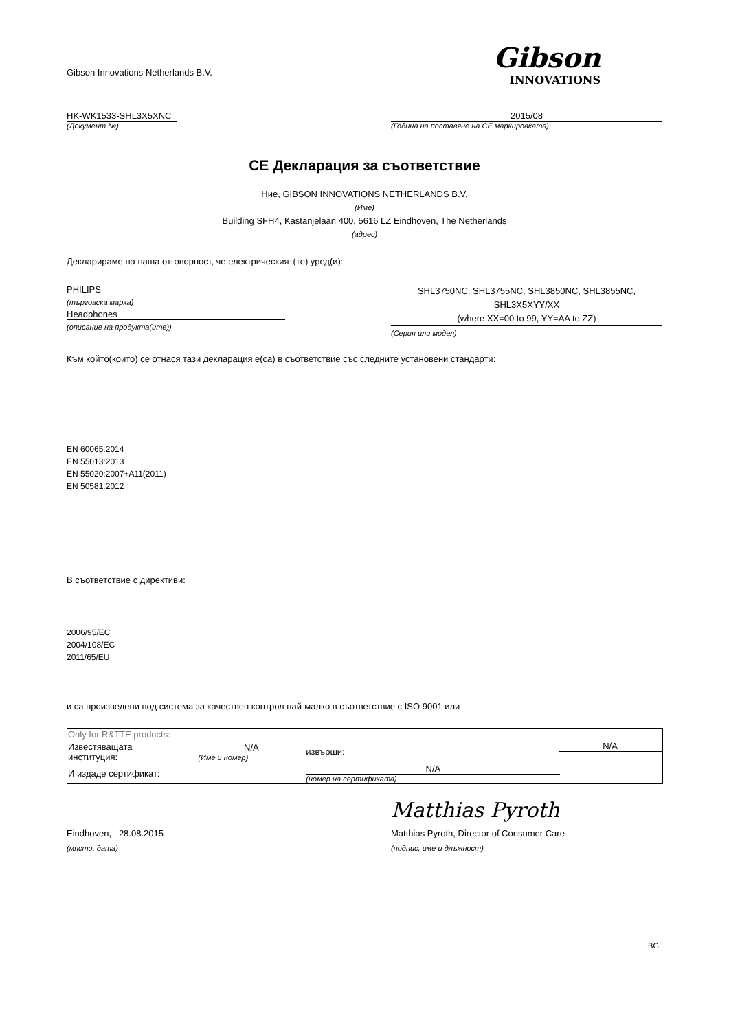Gibson Innovations Netherlands B.V.
Gibson
INNOVATIONS
HK-WK1533-SHL3X5XNC
(Документ №)
2015/08
(Година на поставяне на CE маркировката)
CE Декларация за съответствие
Ние, GIBSON INNOVATIONS NETHERLANDS B.V.
(Име)
Building SFH4, Kastanjelaan 400, 5616 LZ Eindhoven, The Netherlands
(адрес)
Декларираме на наша отговорност, че електрическият(те) уред(и):
PHILIPS
(търговска марка)
Headphones
(описание на продукта(ите))
SHL3750NC, SHL3755NC, SHL3850NC, SHL3855NC,
SHL3X5XYY/XX
(where XX=00 to 99, YY=AA to ZZ)
(Серия или модел)
Към който(които) се отнася тази декларация е(са) в съответствие със следните установени стандарти:
EN 60065:2014
EN 55013:2013
EN 55020:2007+A11(2011)
EN 50581:2012
В съответствие с директиви:
2006/95/EC
2004/108/EC
2011/65/EU
и са произведени под система за качествен контрол най-малко в съответствие с ISO 9001 или
| Only for R&TTE products: | | | |
| Известяващата институция: | N/A (Име и номер) | извърши: | N/A |
| И издаде сертификат: | | N/A (номер на сертификата) | |
Eindhoven, 28.08.2015
(място, дата)
Matthias Pyroth
Matthias Pyroth, Director of Consumer Care
(подпис, име и длъжност)
BG